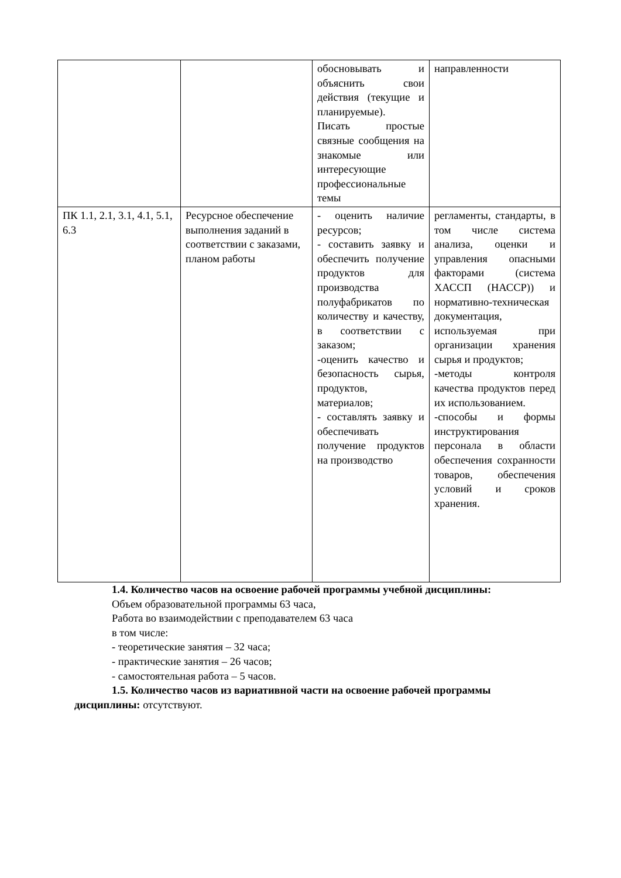| | | обосновывать и объяснить свои действия (текущие и планируемые). Писать простые связные сообщения на знакомые или интересующие профессиональные темы | направленности |
| ПК 1.1, 2.1, 3.1, 4.1, 5.1, 6.3 | Ресурсное обеспечение выполнения заданий в соответствии с заказами, планом работы | - оценить наличие ресурсов; - составить заявку и обеспечить получение продуктов для производства полуфабрикатов по количеству и качеству, в соответствии с заказом; -оценить качество и безопасность сырья, продуктов, материалов; - составлять заявку и обеспечивать получение продуктов на производство | регламенты, стандарты, в том числе система анализа, оценки и управления опасными факторами (система ХАССП (НАССР)) и нормативно-техническая документация, используемая при организации хранения сырья и продуктов; -методы контроля качества продуктов перед их использованием. -способы и формы инструктирования персонала в области обеспечения сохранности товаров, обеспечения условий и сроков хранения. |
1.4. Количество часов на освоение рабочей программы учебной дисциплины:
Объем образовательной программы 63 часа,
Работа во взаимодействии с преподавателем 63 часа
в том числе:
- теоретические занятия – 32 часа;
- практические занятия – 26 часов;
- самостоятельная работа – 5 часов.
1.5. Количество часов из вариативной части на освоение рабочей программы
дисциплины: отсутствуют.